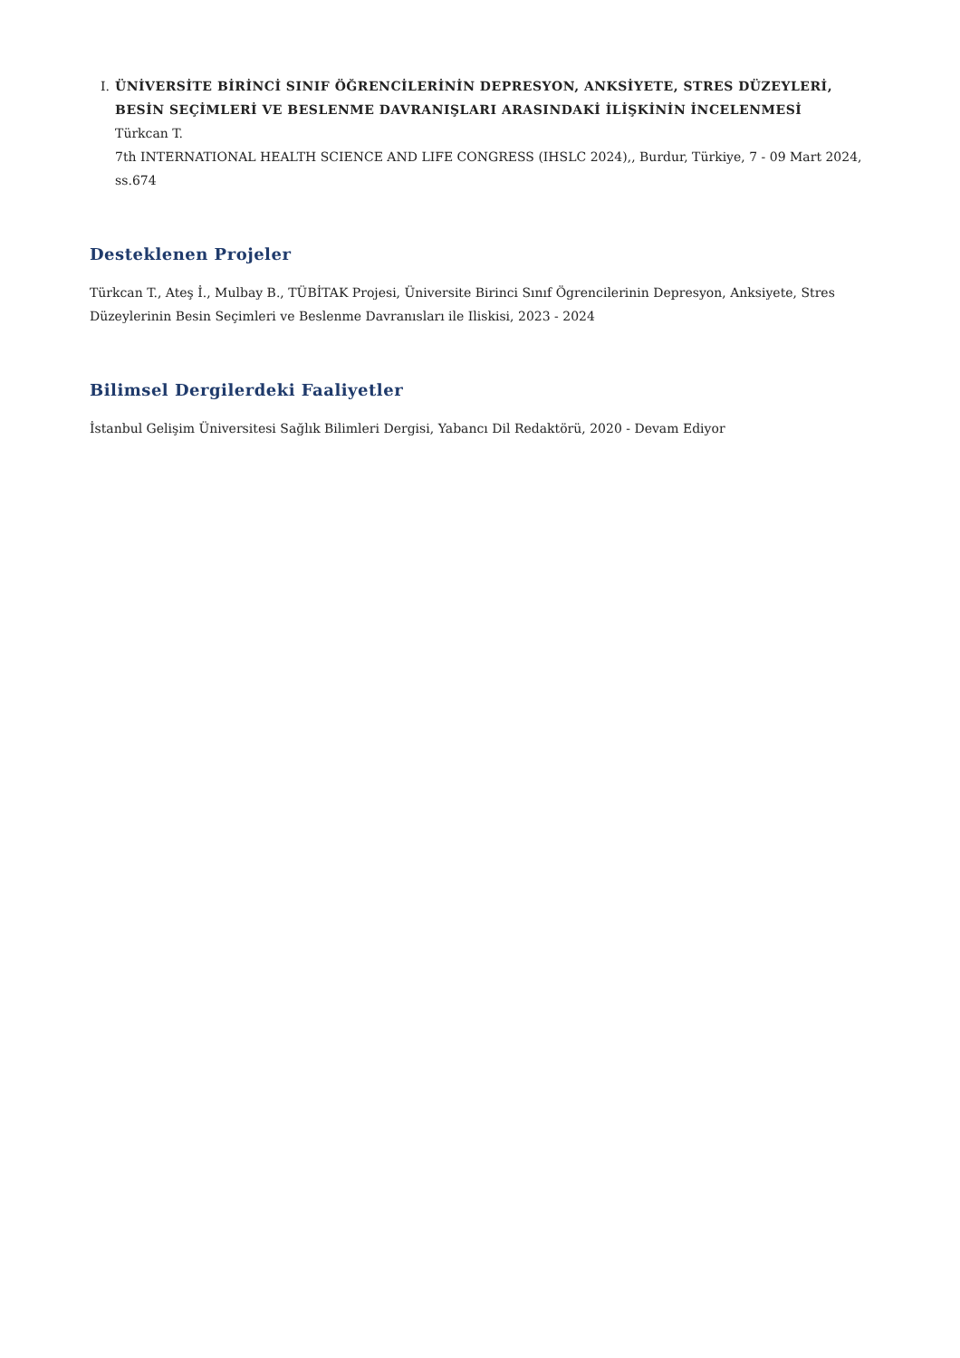I. ÜNİVERSİTE BİRİNCİ SINIF ÖĞRENCİLERİNİN DEPRESYON, ANKSİYETE, STRES DÜZEYLERİ, BESİN SEÇİMLERİ VE BESLENME DAVRANIŞLARI ARASINDAKİ İLİŞKİNİN İNCELENMESİ
Türkcan T.
7th INTERNATIONAL HEALTH SCIENCE AND LIFE CONGRESS (IHSLC 2024),, Burdur, Türkiye, 7 - 09 Mart 2024, ss.674
Desteklenen Projeler
Türkcan T., Ateş İ., Mulbay B., TÜBİTAK Projesi, Üniversite Birinci Sınıf Ögrencilerinin Depresyon, Anksiyete, Stres Düzeylerinin Besin Seçimleri ve Beslenme Davranısları ile Iliskisi, 2023 - 2024
Bilimsel Dergilerdeki Faaliyetler
İstanbul Gelişim Üniversitesi Sağlık Bilimleri Dergisi, Yabancı Dil Redaktörü, 2020 - Devam Ediyor